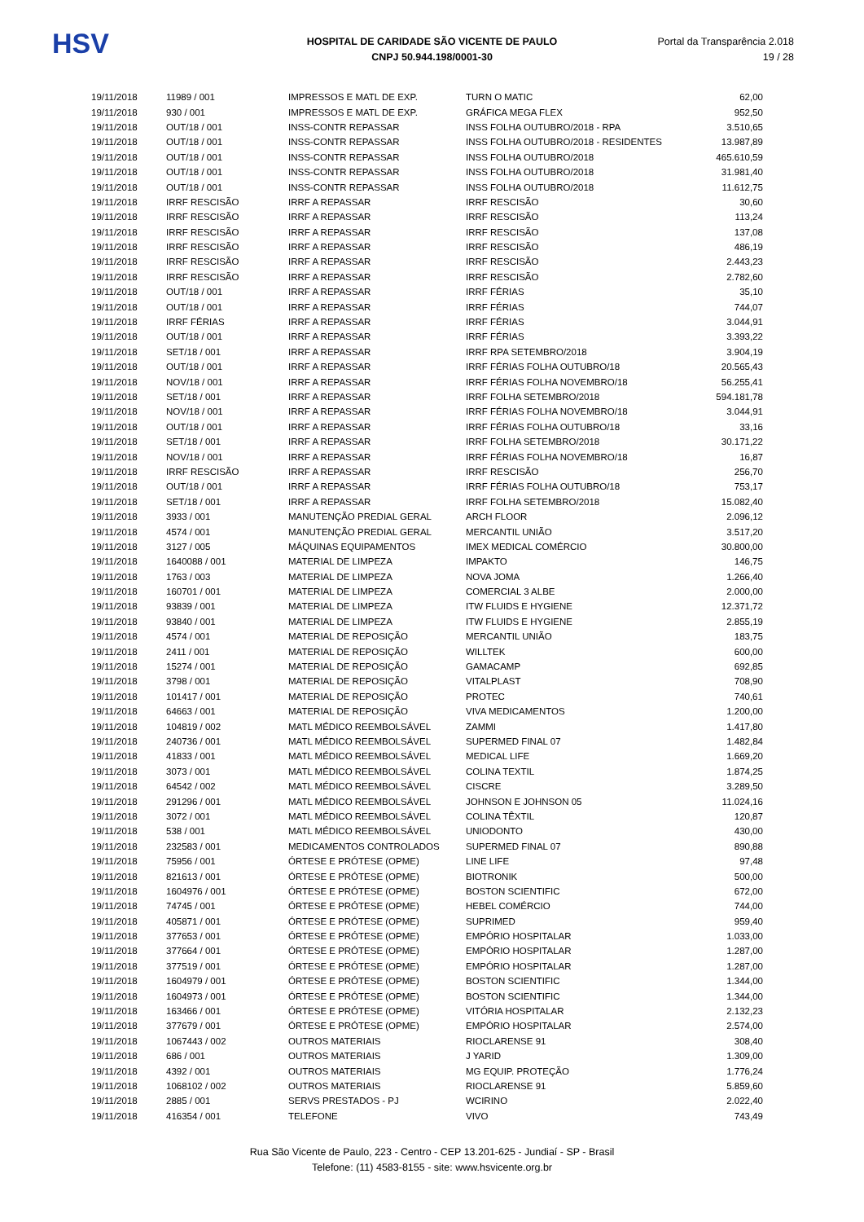HSV
HOSPITAL DE CARIDADE SÃO VICENTE DE PAULO
CNPJ 50.944.198/0001-30
Portal da Transparência 2.018
19 / 28
| 19/11/2018 | 11989 / 001 | IMPRESSOS E MATL DE EXP. | TURN O MATIC | 62,00 |
| 19/11/2018 | 930 / 001 | IMPRESSOS E MATL DE EXP. | GRÁFICA MEGA FLEX | 952,50 |
| 19/11/2018 | OUT/18 / 001 | INSS-CONTR REPASSAR | INSS FOLHA OUTUBRO/2018 - RPA | 3.510,65 |
| 19/11/2018 | OUT/18 / 001 | INSS-CONTR REPASSAR | INSS FOLHA OUTUBRO/2018 - RESIDENTES | 13.987,89 |
| 19/11/2018 | OUT/18 / 001 | INSS-CONTR REPASSAR | INSS FOLHA OUTUBRO/2018 | 465.610,59 |
| 19/11/2018 | OUT/18 / 001 | INSS-CONTR REPASSAR | INSS FOLHA OUTUBRO/2018 | 31.981,40 |
| 19/11/2018 | OUT/18 / 001 | INSS-CONTR REPASSAR | INSS FOLHA OUTUBRO/2018 | 11.612,75 |
| 19/11/2018 | IRRF RESCISÃO | IRRF A REPASSAR | IRRF RESCISÃO | 30,60 |
| 19/11/2018 | IRRF RESCISÃO | IRRF A REPASSAR | IRRF RESCISÃO | 113,24 |
| 19/11/2018 | IRRF RESCISÃO | IRRF A REPASSAR | IRRF RESCISÃO | 137,08 |
| 19/11/2018 | IRRF RESCISÃO | IRRF A REPASSAR | IRRF RESCISÃO | 486,19 |
| 19/11/2018 | IRRF RESCISÃO | IRRF A REPASSAR | IRRF RESCISÃO | 2.443,23 |
| 19/11/2018 | IRRF RESCISÃO | IRRF A REPASSAR | IRRF RESCISÃO | 2.782,60 |
| 19/11/2018 | OUT/18 / 001 | IRRF A REPASSAR | IRRF FÉRIAS | 35,10 |
| 19/11/2018 | OUT/18 / 001 | IRRF A REPASSAR | IRRF FÉRIAS | 744,07 |
| 19/11/2018 | IRRF FÉRIAS | IRRF A REPASSAR | IRRF FÉRIAS | 3.044,91 |
| 19/11/2018 | OUT/18 / 001 | IRRF A REPASSAR | IRRF FÉRIAS | 3.393,22 |
| 19/11/2018 | SET/18 / 001 | IRRF A REPASSAR | IRRF RPA SETEMBRO/2018 | 3.904,19 |
| 19/11/2018 | OUT/18 / 001 | IRRF A REPASSAR | IRRF FÉRIAS FOLHA OUTUBRO/18 | 20.565,43 |
| 19/11/2018 | NOV/18 / 001 | IRRF A REPASSAR | IRRF FÉRIAS FOLHA NOVEMBRO/18 | 56.255,41 |
| 19/11/2018 | SET/18 / 001 | IRRF A REPASSAR | IRRF FOLHA SETEMBRO/2018 | 594.181,78 |
| 19/11/2018 | NOV/18 / 001 | IRRF A REPASSAR | IRRF FÉRIAS FOLHA NOVEMBRO/18 | 3.044,91 |
| 19/11/2018 | OUT/18 / 001 | IRRF A REPASSAR | IRRF FÉRIAS FOLHA OUTUBRO/18 | 33,16 |
| 19/11/2018 | SET/18 / 001 | IRRF A REPASSAR | IRRF FOLHA SETEMBRO/2018 | 30.171,22 |
| 19/11/2018 | NOV/18 / 001 | IRRF A REPASSAR | IRRF FÉRIAS FOLHA NOVEMBRO/18 | 16,87 |
| 19/11/2018 | IRRF RESCISÃO | IRRF A REPASSAR | IRRF RESCISÃO | 256,70 |
| 19/11/2018 | OUT/18 / 001 | IRRF A REPASSAR | IRRF FÉRIAS FOLHA OUTUBRO/18 | 753,17 |
| 19/11/2018 | SET/18 / 001 | IRRF A REPASSAR | IRRF FOLHA SETEMBRO/2018 | 15.082,40 |
| 19/11/2018 | 3933 / 001 | MANUTENÇÃO PREDIAL GERAL | ARCH FLOOR | 2.096,12 |
| 19/11/2018 | 4574 / 001 | MANUTENÇÃO PREDIAL GERAL | MERCANTIL UNIÃO | 3.517,20 |
| 19/11/2018 | 3127 / 005 | MÁQUINAS EQUIPAMENTOS | IMEX MEDICAL COMÉRCIO | 30.800,00 |
| 19/11/2018 | 1640088 / 001 | MATERIAL DE LIMPEZA | IMPAKTO | 146,75 |
| 19/11/2018 | 1763 / 003 | MATERIAL DE LIMPEZA | NOVA JOMA | 1.266,40 |
| 19/11/2018 | 160701 / 001 | MATERIAL DE LIMPEZA | COMERCIAL 3 ALBE | 2.000,00 |
| 19/11/2018 | 93839 / 001 | MATERIAL DE LIMPEZA | ITW FLUIDS E HYGIENE | 12.371,72 |
| 19/11/2018 | 93840 / 001 | MATERIAL DE LIMPEZA | ITW FLUIDS E HYGIENE | 2.855,19 |
| 19/11/2018 | 4574 / 001 | MATERIAL DE REPOSIÇÃO | MERCANTIL UNIÃO | 183,75 |
| 19/11/2018 | 2411 / 001 | MATERIAL DE REPOSIÇÃO | WILLTEK | 600,00 |
| 19/11/2018 | 15274 / 001 | MATERIAL DE REPOSIÇÃO | GAMACAMP | 692,85 |
| 19/11/2018 | 3798 / 001 | MATERIAL DE REPOSIÇÃO | VITALPLAST | 708,90 |
| 19/11/2018 | 101417 / 001 | MATERIAL DE REPOSIÇÃO | PROTEC | 740,61 |
| 19/11/2018 | 64663 / 001 | MATERIAL DE REPOSIÇÃO | VIVA MEDICAMENTOS | 1.200,00 |
| 19/11/2018 | 104819 / 002 | MATL MÉDICO REEMBOLSÁVEL | ZAMMI | 1.417,80 |
| 19/11/2018 | 240736 / 001 | MATL MÉDICO REEMBOLSÁVEL | SUPERMED FINAL 07 | 1.482,84 |
| 19/11/2018 | 41833 / 001 | MATL MÉDICO REEMBOLSÁVEL | MEDICAL LIFE | 1.669,20 |
| 19/11/2018 | 3073 / 001 | MATL MÉDICO REEMBOLSÁVEL | COLINA TEXTIL | 1.874,25 |
| 19/11/2018 | 64542 / 002 | MATL MÉDICO REEMBOLSÁVEL | CISCRE | 3.289,50 |
| 19/11/2018 | 291296 / 001 | MATL MÉDICO REEMBOLSÁVEL | JOHNSON E JOHNSON 05 | 11.024,16 |
| 19/11/2018 | 3072 / 001 | MATL MÉDICO REEMBOLSÁVEL | COLINA TÊXTIL | 120,87 |
| 19/11/2018 | 538 / 001 | MATL MÉDICO REEMBOLSÁVEL | UNIODONTO | 430,00 |
| 19/11/2018 | 232583 / 001 | MEDICAMENTOS CONTROLADOS | SUPERMED FINAL 07 | 890,88 |
| 19/11/2018 | 75956 / 001 | ÓRTESE E PRÓTESE (OPME) | LINE LIFE | 97,48 |
| 19/11/2018 | 821613 / 001 | ÓRTESE E PRÓTESE (OPME) | BIOTRONIK | 500,00 |
| 19/11/2018 | 1604976 / 001 | ÓRTESE E PRÓTESE (OPME) | BOSTON SCIENTIFIC | 672,00 |
| 19/11/2018 | 74745 / 001 | ÓRTESE E PRÓTESE (OPME) | HEBEL COMÉRCIO | 744,00 |
| 19/11/2018 | 405871 / 001 | ÓRTESE E PRÓTESE (OPME) | SUPRIMED | 959,40 |
| 19/11/2018 | 377653 / 001 | ÓRTESE E PRÓTESE (OPME) | EMPÓRIO HOSPITALAR | 1.033,00 |
| 19/11/2018 | 377664 / 001 | ÓRTESE E PRÓTESE (OPME) | EMPÓRIO HOSPITALAR | 1.287,00 |
| 19/11/2018 | 377519 / 001 | ÓRTESE E PRÓTESE (OPME) | EMPÓRIO HOSPITALAR | 1.287,00 |
| 19/11/2018 | 1604979 / 001 | ÓRTESE E PRÓTESE (OPME) | BOSTON SCIENTIFIC | 1.344,00 |
| 19/11/2018 | 1604973 / 001 | ÓRTESE E PRÓTESE (OPME) | BOSTON SCIENTIFIC | 1.344,00 |
| 19/11/2018 | 163466 / 001 | ÓRTESE E PRÓTESE (OPME) | VITÓRIA HOSPITALAR | 2.132,23 |
| 19/11/2018 | 377679 / 001 | ÓRTESE E PRÓTESE (OPME) | EMPÓRIO HOSPITALAR | 2.574,00 |
| 19/11/2018 | 1067443 / 002 | OUTROS MATERIAIS | RIOCLARENSE 91 | 308,40 |
| 19/11/2018 | 686 / 001 | OUTROS MATERIAIS | J YARID | 1.309,00 |
| 19/11/2018 | 4392 / 001 | OUTROS MATERIAIS | MG EQUIP. PROTEÇÃO | 1.776,24 |
| 19/11/2018 | 1068102 / 002 | OUTROS MATERIAIS | RIOCLARENSE 91 | 5.859,60 |
| 19/11/2018 | 2885 / 001 | SERVS PRESTADOS - PJ | WCIRINO | 2.022,40 |
| 19/11/2018 | 416354 / 001 | TELEFONE | VIVO | 743,49 |
Rua São Vicente de Paulo, 223 - Centro - CEP 13.201-625 - Jundiaí - SP - Brasil
Telefone: (11) 4583-8155 - site: www.hsvicente.org.br